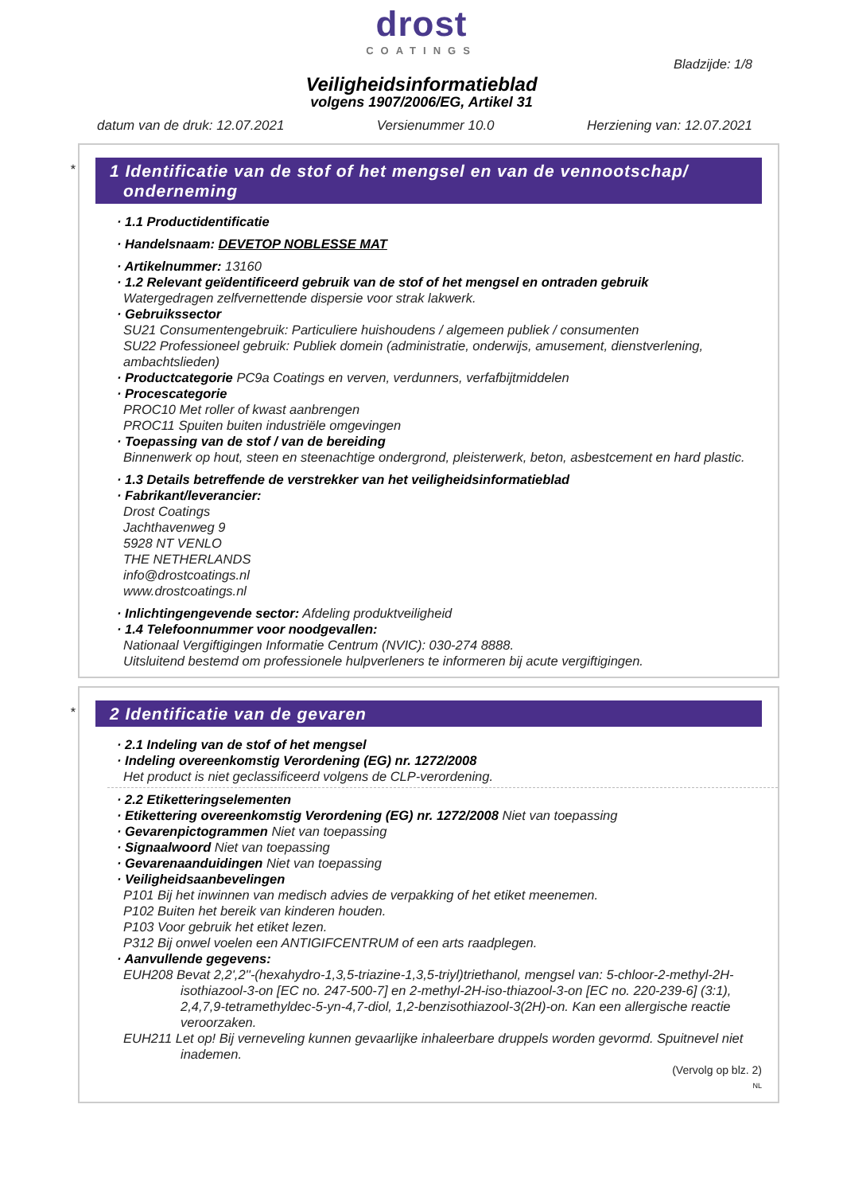drost
COATINGS
Bladzijde: 1/8
Veiligheidsinformatieblad
volgens 1907/2006/EG, Artikel 31
datum van de druk: 12.07.2021 Versienummer 10.0 Herziening van: 12.07.2021
*
1 Identificatie van de stof of het mengsel en van de vennootschap/ onderneming
· 1.1 Productidentificatie
· Handelsnaam: DEVETOP NOBLESSE MAT
· Artikelnummer: 13160
· 1.2 Relevant geïdentificeerd gebruik van de stof of het mengsel en ontraden gebruik
Watergedragen zelfvernettende dispersie voor strak lakwerk.
· Gebruikssector
SU21 Consumentengebruik: Particuliere huishoudens / algemeen publiek / consumenten
SU22 Professioneel gebruik: Publiek domein (administratie, onderwijs, amusement, dienstverlening, ambachtslieden)
· Productcategorie PC9a Coatings en verven, verdunners, verfafbijtmiddelen
· Procescategorie
PROC10 Met roller of kwast aanbrengen
PROC11 Spuiten buiten industriële omgevingen
· Toepassing van de stof / van de bereiding
Binnenwerk op hout, steen en steenachtige ondergrond, pleisterwerk, beton, asbestcement en hard plastic.
· 1.3 Details betreffende de verstrekker van het veiligheidsinformatieblad
· Fabrikant/leverancier:
Drost Coatings
Jachthavenweg 9
5928 NT VENLO
THE NETHERLANDS
info@drostcoatings.nl
www.drostcoatings.nl
· Inlichtingengevende sector: Afdeling produktveiligheid
· 1.4 Telefoonnummer voor noodgevallen:
Nationaal Vergiftigingen Informatie Centrum (NVIC): 030-274 8888.
Uitsluitend bestemd om professionele hulpverleners te informeren bij acute vergiftigingen.
*
2 Identificatie van de gevaren
· 2.1 Indeling van de stof of het mengsel
· Indeling overeenkomstig Verordening (EG) nr. 1272/2008
Het product is niet geclassificeerd volgens de CLP-verordening.
· 2.2 Etiketteringselementen
· Etikettering overeenkomstig Verordening (EG) nr. 1272/2008 Niet van toepassing
· Gevarenpictogrammen Niet van toepassing
· Signaalwoord Niet van toepassing
· Gevarenaanduidingen Niet van toepassing
· Veiligheidsaanbevelingen
P101 Bij het inwinnen van medisch advies de verpakking of het etiket meenemen.
P102 Buiten het bereik van kinderen houden.
P103 Voor gebruik het etiket lezen.
P312 Bij onwel voelen een ANTIGIFCENTRUM of een arts raadplegen.
· Aanvullende gegevens:
EUH208 Bevat 2,2',2''-(hexahydro-1,3,5-triazine-1,3,5-triyl)triethanol, mengsel van: 5-chloor-2-methyl-2H-isothiazool-3-on [EC no. 247-500-7] en 2-methyl-2H-iso-thiazool-3-on [EC no. 220-239-6] (3:1), 2,4,7,9-tetramethyldec-5-yn-4,7-diol, 1,2-benzisothiazool-3(2H)-on. Kan een allergische reactie veroorzaken.
EUH211 Let op! Bij verneveling kunnen gevaarlijke inhaleerbare druppels worden gevormd. Spuitnevel niet inademen.
(Vervolg op blz. 2)
NL